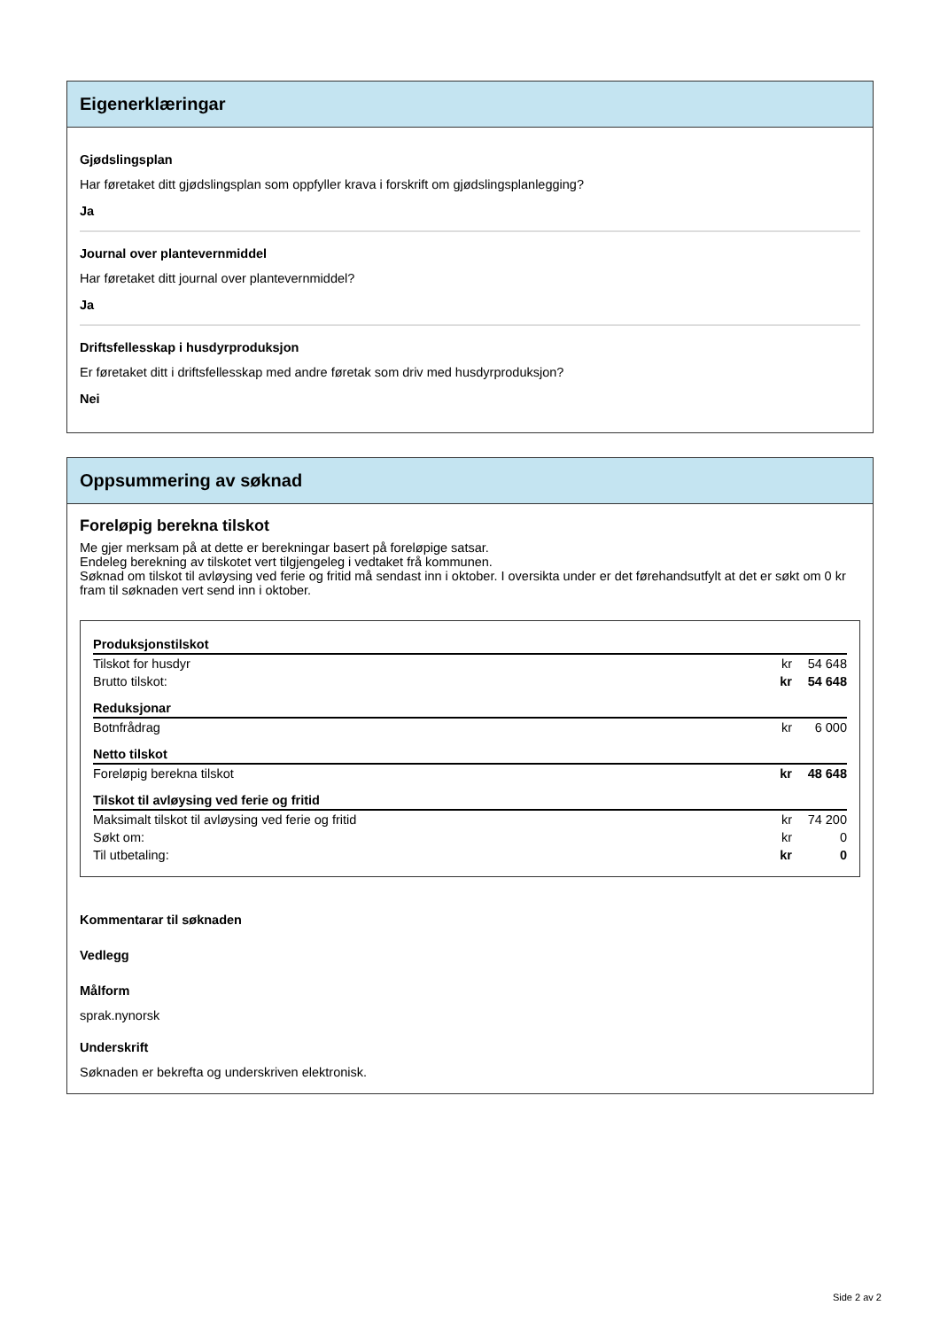Eigenerklæringar
Gjødslingsplan
Har føretaket ditt gjødslingsplan som oppfyller krava i forskrift om gjødslingsplanlegging?
Ja
Journal over plantevernmiddel
Har føretaket ditt journal over plantevernmiddel?
Ja
Driftsfellesskap i husdyrproduksjon
Er føretaket ditt i driftsfellesskap med andre føretak som driv med husdyrproduksjon?
Nei
Oppsummering av søknad
Foreløpig berekna tilskot
Me gjer merksam på at dette er berekningar basert på foreløpige satsar.
Endeleg berekning av tilskotet vert tilgjengeleg i vedtaket frå kommunen.
Søknad om tilskot til avløysing ved ferie og fritid må sendast inn i oktober. I oversikta under er det førehandsutfylt at det er søkt om 0 kr fram til søknaden vert send inn i oktober.
| Produksjonstilskot | | |
| Tilskot for husdyr | kr | 54 648 |
| Brutto tilskot: | kr | 54 648 |
| Reduksjonar | | |
| Botnfrådrag | kr | 6 000 |
| Netto tilskot | | |
| Foreløpig berekna tilskot | kr | 48 648 |
| Tilskot til avløysing ved ferie og fritid | | |
| Maksimalt tilskot til avløysing ved ferie og fritid | kr | 74 200 |
| Søkt om: | kr | 0 |
| Til utbetaling: | kr | 0 |
Kommentarar til søknaden
Vedlegg
Målform
sprak.nynorsk
Underskrift
Søknaden er bekrefta og underskriven elektronisk.
Side 2 av 2